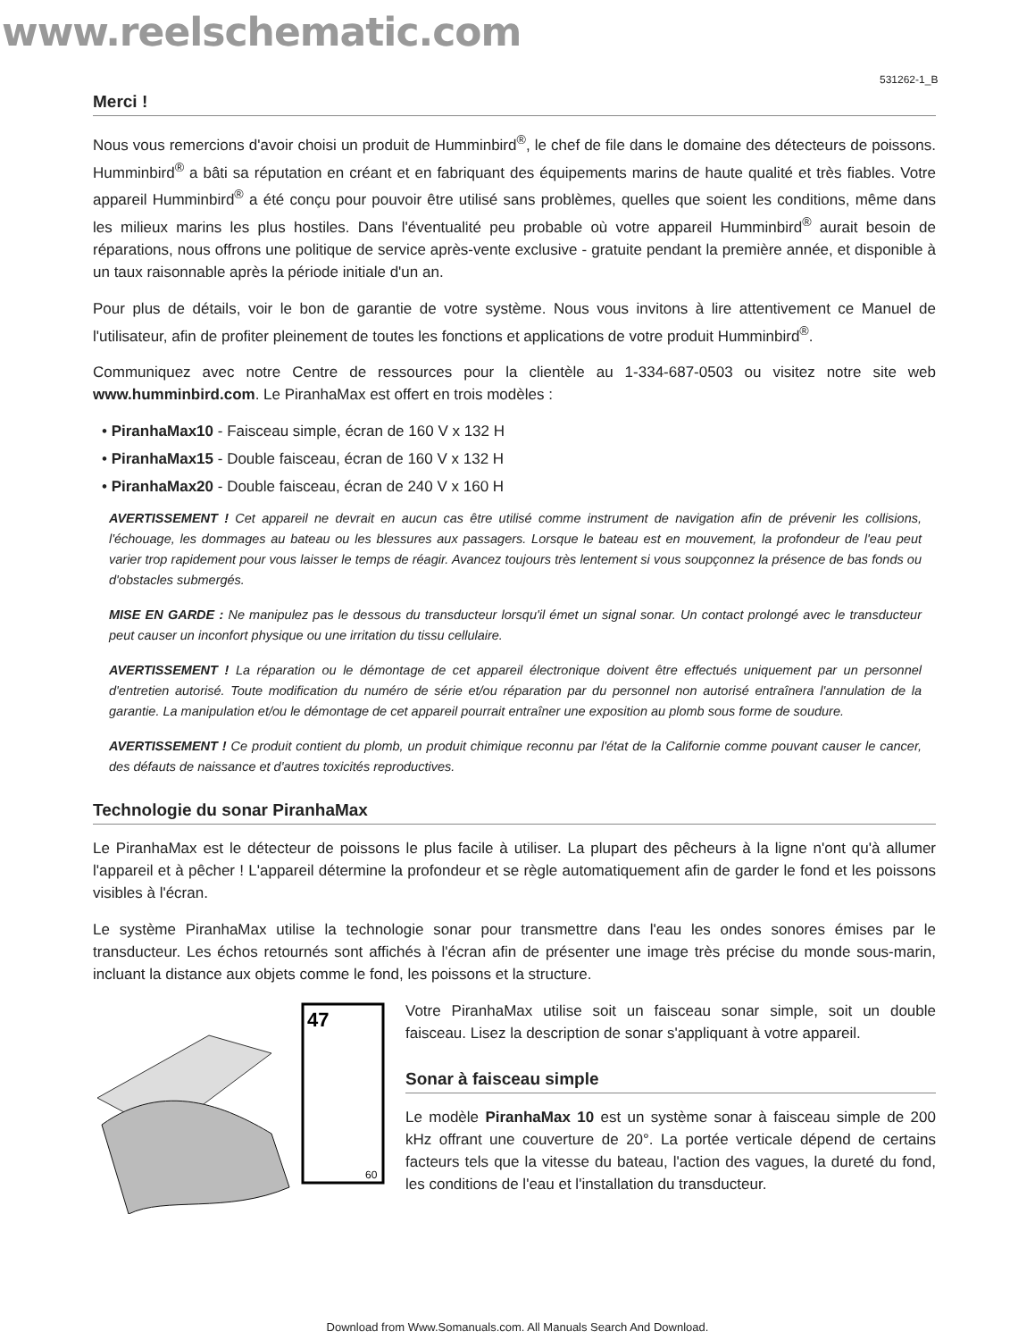www.reelschematic.com
531262-1_B
Merci !
Nous vous remercions d'avoir choisi un produit de Humminbird<sup>®</sup>, le chef de file dans le domaine des détecteurs de poissons. Humminbird<sup>®</sup> a bâti sa réputation en créant et en fabriquant des équipements marins de haute qualité et très fiables. Votre appareil Humminbird<sup>®</sup> a été conçu pour pouvoir être utilisé sans problèmes, quelles que soient les conditions, même dans les milieux marins les plus hostiles. Dans l'éventualité peu probable où votre appareil Humminbird<sup>®</sup> aurait besoin de réparations, nous offrons une politique de service après-vente exclusive - gratuite pendant la première année, et disponible à un taux raisonnable après la période initiale d'un an.
Pour plus de détails, voir le bon de garantie de votre système. Nous vous invitons à lire attentivement ce Manuel de l'utilisateur, afin de profiter pleinement de toutes les fonctions et applications de votre produit Humminbird<sup>®</sup>.
Communiquez avec notre Centre de ressources pour la clientèle au 1-334-687-0503 ou visitez notre site web www.humminbird.com. Le PiranhaMax est offert en trois modèles :
• PiranhaMax10 - Faisceau simple, écran de 160 V x 132 H
• PiranhaMax15 - Double faisceau, écran de 160 V x 132 H
• PiranhaMax20 - Double faisceau, écran de 240 V x 160 H
AVERTISSEMENT ! Cet appareil ne devrait en aucun cas être utilisé comme instrument de navigation afin de prévenir les collisions, l'échouage, les dommages au bateau ou les blessures aux passagers. Lorsque le bateau est en mouvement, la profondeur de l'eau peut varier trop rapidement pour vous laisser le temps de réagir. Avancez toujours très lentement si vous soupçonnez la présence de bas fonds ou d'obstacles submergés.
MISE EN GARDE : Ne manipulez pas le dessous du transducteur lorsqu'il émet un signal sonar. Un contact prolongé avec le transducteur peut causer un inconfort physique ou une irritation du tissu cellulaire.
AVERTISSEMENT ! La réparation ou le démontage de cet appareil électronique doivent être effectués uniquement par un personnel d'entretien autorisé. Toute modification du numéro de série et/ou réparation par du personnel non autorisé entraînera l'annulation de la garantie. La manipulation et/ou le démontage de cet appareil pourrait entraîner une exposition au plomb sous forme de soudure.
AVERTISSEMENT ! Ce produit contient du plomb, un produit chimique reconnu par l'état de la Californie comme pouvant causer le cancer, des défauts de naissance et d'autres toxicités reproductives.
Technologie du sonar PiranhaMax
Le PiranhaMax est le détecteur de poissons le plus facile à utiliser. La plupart des pêcheurs à la ligne n'ont qu'à allumer l'appareil et à pêcher ! L'appareil détermine la profondeur et se règle automatiquement afin de garder le fond et les poissons visibles à l'écran.
Le système PiranhaMax utilise la technologie sonar pour transmettre dans l'eau les ondes sonores émises par le transducteur. Les échos retournés sont affichés à l'écran afin de présenter une image très précise du monde sous-marin, incluant la distance aux objets comme le fond, les poissons et la structure.
47
60
Votre PiranhaMax utilise soit un faisceau sonar simple, soit un double faisceau. Lisez la description de sonar s'appliquant à votre appareil.
Sonar à faisceau simple
Le modèle PiranhaMax 10 est un système sonar à faisceau simple de 200 kHz offrant une couverture de 20°. La portée verticale dépend de certains facteurs tels que la vitesse du bateau, l'action des vagues, la dureté du fond, les conditions de l'eau et l'installation du transducteur.
Download from Www.Somanuals.com. All Manuals Search And Download.